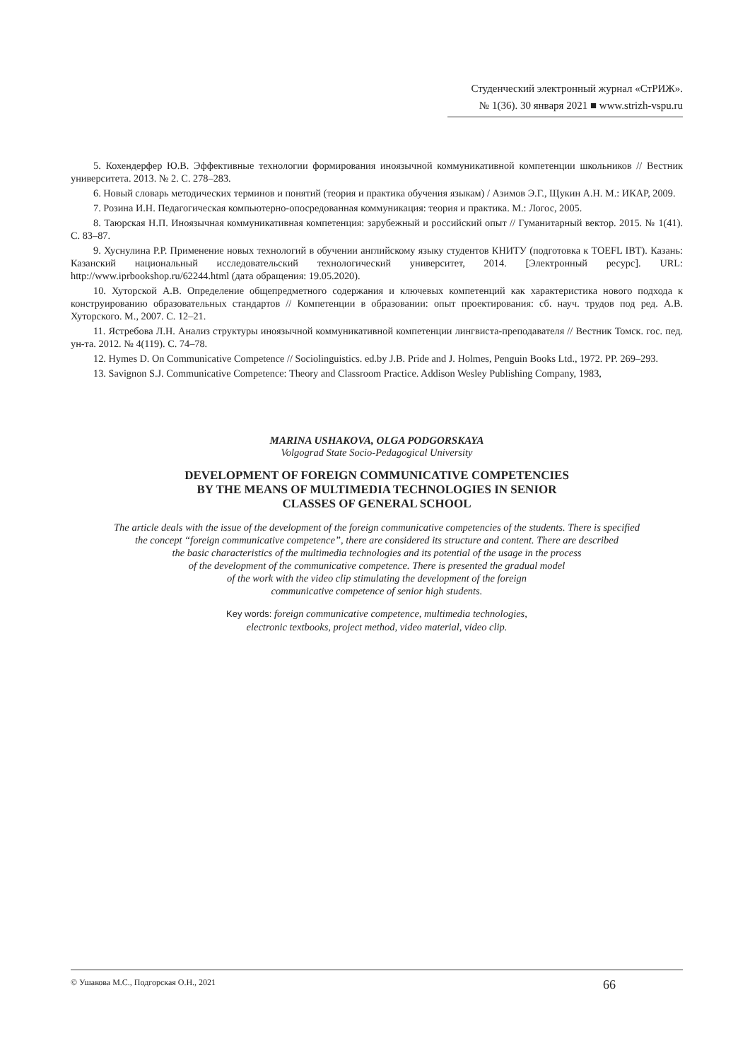Студенческий электронный журнал «СтРИЖ».
№ 1(36). 30 января 2021 ■ www.strizh-vspu.ru
5. Кохендерфер Ю.В. Эффективные технологии формирования иноязычной коммуникативной компетенции школьников // Вестник университета. 2013. № 2. С. 278–283.
6. Новый словарь методических терминов и понятий (теория и практика обучения языкам) / Азимов Э.Г., Щукин А.Н. М.: ИКАР, 2009.
7. Розина И.Н. Педагогическая компьютерно-опосредованная коммуникация: теория и практика. М.: Логос, 2005.
8. Таюрская Н.П. Иноязычная коммуникативная компетенция: зарубежный и российский опыт // Гуманитарный вектор. 2015. № 1(41). С. 83–87.
9. Хуснулина Р.Р. Применение новых технологий в обучении английскому языку студентов КНИТУ (подготовка к TOEFL IBT). Казань: Казанский национальный исследовательский технологический университет, 2014. [Электронный ресурс]. URL: http://www.iprbookshop.ru/62244.html (дата обращения: 19.05.2020).
10. Хуторской А.В. Определение общепредметного содержания и ключевых компетенций как характеристика нового подхода к конструированию образовательных стандартов // Компетенции в образовании: опыт проектирования: сб. науч. трудов под ред. А.В. Хуторского. М., 2007. С. 12–21.
11. Ястребова Л.Н. Анализ структуры иноязычной коммуникативной компетенции лингвиста-преподавателя // Вестник Томск. гос. пед. ун-та. 2012. № 4(119). С. 74–78.
12. Hymes D. On Communicative Competence // Sociolinguistics. ed.by J.B. Pride and J. Holmes, Penguin Books Ltd., 1972. PP. 269–293.
13. Savignon S.J. Communicative Competence: Theory and Classroom Practice. Addison Wesley Publishing Company, 1983,
MARINA USHAKOVA, OLGA PODGORSKAYA
Volgograd State Socio-Pedagogical University
DEVELOPMENT OF FOREIGN COMMUNICATIVE COMPETENCIES
BY THE MEANS OF MULTIMEDIA TECHNOLOGIES IN SENIOR
CLASSES OF GENERAL SCHOOL
The article deals with the issue of the development of the foreign communicative competencies of the students. There is specified
the concept “foreign communicative competence”, there are considered its structure and content. There are described
the basic characteristics of the multimedia technologies and its potential of the usage in the process
of the development of the communicative competence. There is presented the gradual model
of the work with the video clip stimulating the development of the foreign
communicative competence of senior high students.
Key words: foreign communicative competence, multimedia technologies,
electronic textbooks, project method, video material, video clip.
© Ушакова М.С., Подгорская О.Н., 2021 66